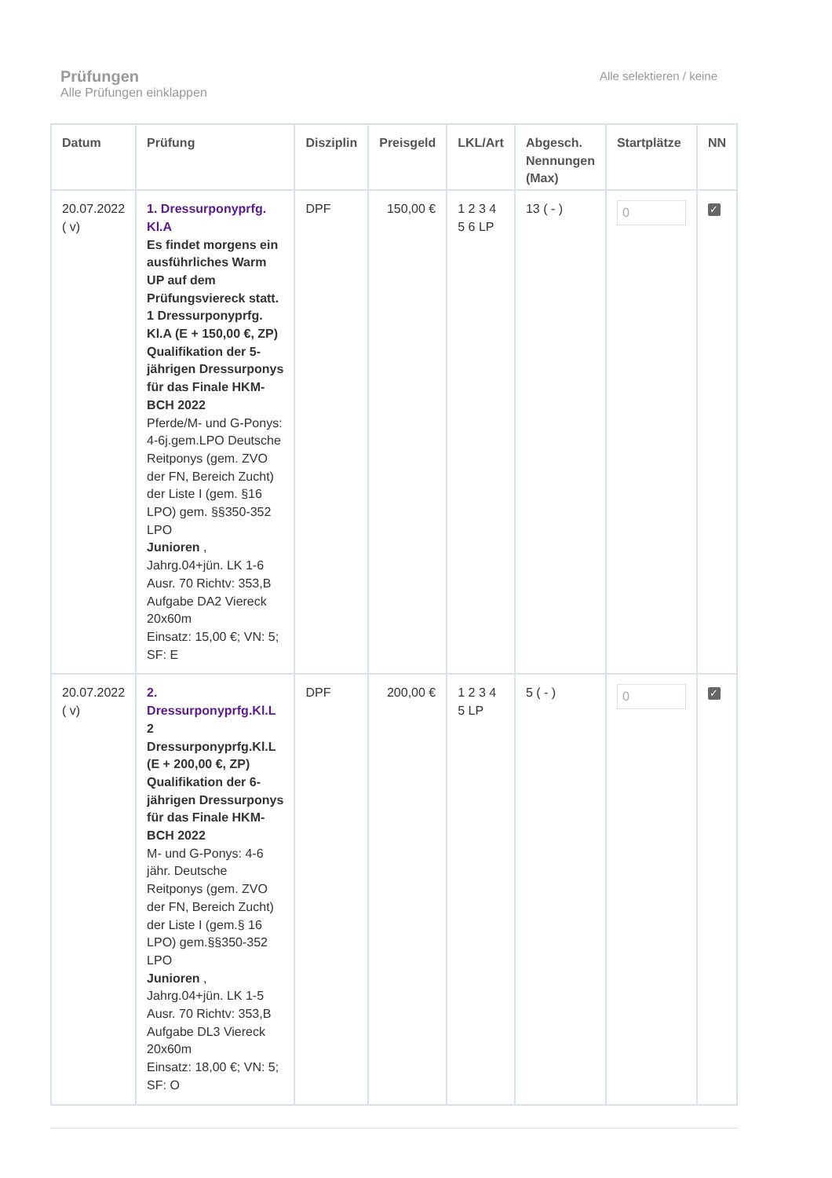Prüfungen
Alle Prüfungen einklappen
Alle selektieren / keine
| Datum | Prüfung | Disziplin | Preisgeld | LKL/Art | Abgesch. Nennungen (Max) | Startplätze | NN |
| --- | --- | --- | --- | --- | --- | --- | --- |
| 20.07.2022 ( v) | 1. Dressurponyprfg. Kl.A Es findet morgens ein ausführliches Warm UP auf dem Prüfungsviereck statt. 1 Dressurponyprfg. Kl.A (E + 150,00 €, ZP) Qualifikation der 5-jährigen Dressurponys für das Finale HKM-BCH 2022 Pferde/M- und G-Ponys: 4-6j.gem.LPO Deutsche Reitponys (gem. ZVO der FN, Bereich Zucht) der Liste I (gem. §16 LPO) gem. §§350-352 LPO Junioren , Jahrg.04+jün. LK 1-6 Ausr. 70 Richtv: 353,B Aufgabe DA2 Viereck 20x60m Einsatz: 15,00 €; VN: 5; SF: E | DPF | 150,00 € | 1 2 3 4 5 6 LP | 13 ( - ) | 0 | ✓ |
| 20.07.2022 ( v) | 2. Dressurponyprfg.Kl.L 2 Dressurponyprfg.Kl.L (E + 200,00 €, ZP) Qualifikation der 6-jährigen Dressurponys für das Finale HKM-BCH 2022 M- und G-Ponys: 4-6 jähr. Deutsche Reitponys (gem. ZVO der FN, Bereich Zucht) der Liste I (gem.§ 16 LPO) gem.§§350-352 LPO Junioren , Jahrg.04+jün. LK 1-5 Ausr. 70 Richtv: 353,B Aufgabe DL3 Viereck 20x60m Einsatz: 18,00 €; VN: 5; SF: O | DPF | 200,00 € | 1 2 3 4 5 LP | 5 ( - ) | 0 | ✓ |